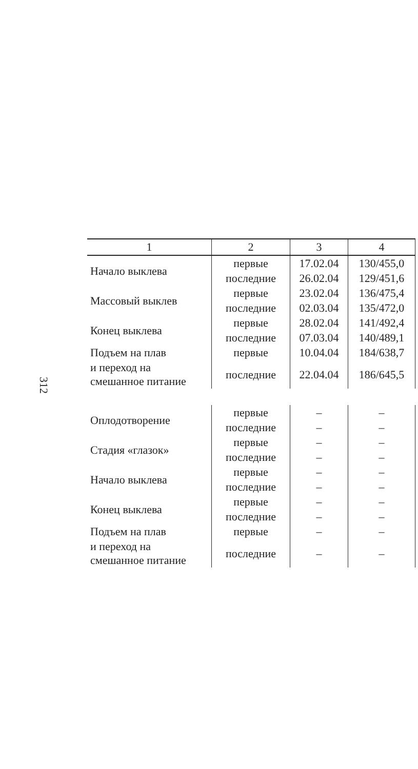312
| 1 | 2 | 3 | 4 |
| --- | --- | --- | --- |
| Начало выклева | первые | 17.02.04 | 130/455,0 |
| | последние | 26.02.04 | 129/451,6 |
| Массовый выклев | первые | 23.02.04 | 136/475,4 |
| | последние | 02.03.04 | 135/472,0 |
| Конец выклева | первые | 28.02.04 | 141/492,4 |
| | последние | 07.03.04 | 140/489,1 |
| Подъем на плав | первые | 10.04.04 | 184/638,7 |
| и переход на смешанное питание | последние | 22.04.04 | 186/645,5 |
| Оплодотворение | первые | – | – |
| | последние | – | – |
| Стадия «глазок» | первые | – | – |
| | последние | – | – |
| Начало выклева | первые | – | – |
| | последние | – | – |
| Конец выклева | первые | – | – |
| | последние | – | – |
| Подъем на плав | первые | – | – |
| и переход на смешанное питание | последние | – | – |